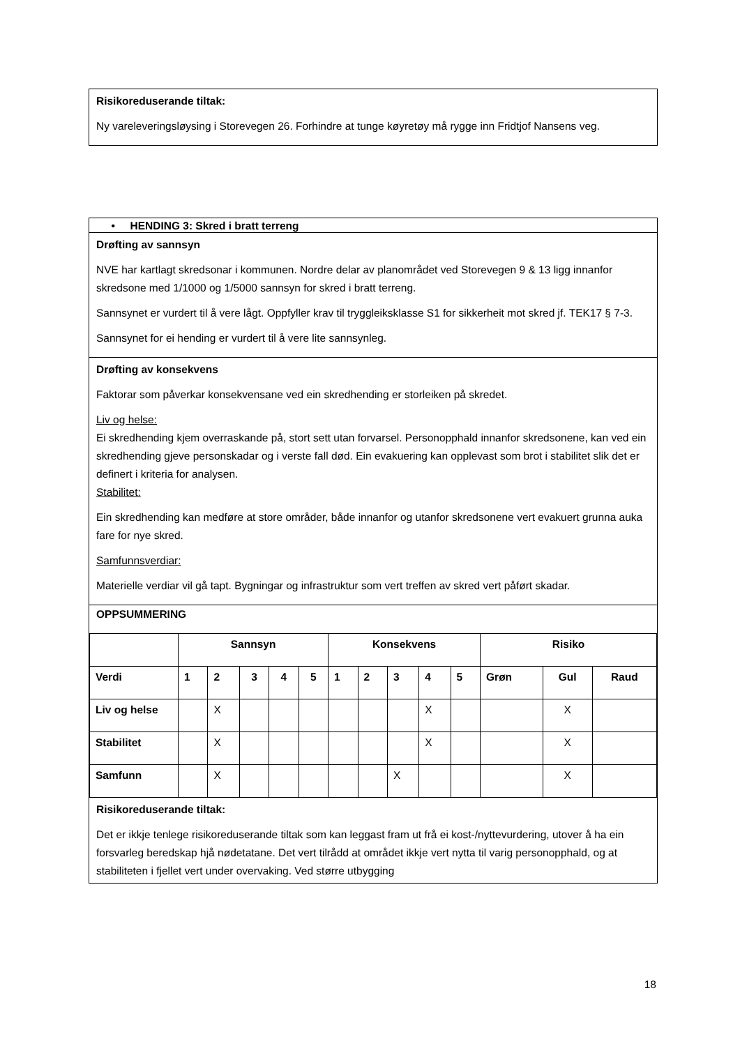Risikoreduserande tiltak:
Ny vareleveringsløysing i Storevegen 26. Forhindre at tunge køyretøy må rygge inn Fridtjof Nansens veg.
• HENDING 3: Skred i bratt terreng
Drøfting av sannsyn
NVE har kartlagt skredsonar i kommunen. Nordre delar av planområdet ved Storevegen 9 & 13 ligg innanfor skredsone med 1/1000 og 1/5000 sannsyn for skred i bratt terreng.
Sannsynet er vurdert til å vere lågt. Oppfyller krav til tryggleiksklasse S1 for sikkerheit mot skred jf. TEK17 § 7-3.
Sannsynet for ei hending er vurdert til å vere lite sannsynleg.
Drøfting av konsekvens
Faktorar som påverkar konsekvensane ved ein skredhending er storleiken på skredet.
Liv og helse:
Ei skredhending kjem overraskande på, stort sett utan forvarsel. Personopphald innanfor skredsonene, kan ved ein skredhending gjeve personskadar og i verste fall død. Ein evakuering kan opplevast som brot i stabilitet slik det er definert i kriteria for analysen.
Stabilitet:
Ein skredhending kan medføre at store områder, både innanfor og utanfor skredsonene vert evakuert grunna auka fare for nye skred.
Samfunnsverdiar:
Materielle verdiar vil gå tapt. Bygningar og infrastruktur som vert treffen av skred vert påført skadar.
OPPSUMMERING
| | Sannsyn | | | | | Konsekvens | | | | | Risiko | | |
| --- | --- | --- | --- | --- | --- | --- | --- | --- | --- | --- | --- | --- | --- |
| Verdi | 1 | 2 | 3 | 4 | 5 | 1 | 2 | 3 | 4 | 5 | Grøn | Gul | Raud |
| Liv og helse | | X | | | | | | | X | | | X | |
| Stabilitet | | X | | | | | | | X | | | X | |
| Samfunn | | X | | | | | | X | | | | X | |
Risikoreduserande tiltak:
Det er ikkje tenlege risikoreduserande tiltak som kan leggast fram ut frå ei kost-/nyttevurdering, utover å ha ein forsvarleg beredskap hjå nødetatane. Det vert tilrådd at området ikkje vert nytta til varig personopphald, og at stabiliteten i fjellet vert under overvaking. Ved større utbygging
18